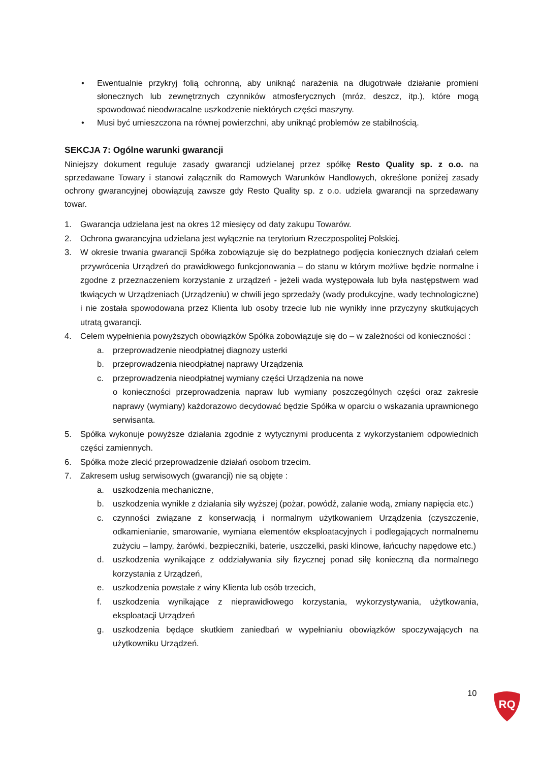• Ewentualnie przykryj folią ochronną, aby uniknąć narażenia na długotrwałe działanie promieni słonecznych lub zewnętrznych czynników atmosferycznych (mróz, deszcz, itp.), które mogą spowodować nieodwracalne uszkodzenie niektórych części maszyny.
• Musi być umieszczona na równej powierzchni, aby uniknąć problemów ze stabilnością.
SEKCJA 7: Ogólne warunki gwarancji
Niniejszy dokument reguluje zasady gwarancji udzielanej przez spółkę Resto Quality sp. z o.o. na sprzedawane Towary i stanowi załącznik do Ramowych Warunków Handlowych, określone poniżej zasady ochrony gwarancyjnej obowiązują zawsze gdy Resto Quality sp. z o.o. udziela gwarancji na sprzedawany towar.
1. Gwarancja udzielana jest na okres 12 miesięcy od daty zakupu Towarów.
2. Ochrona gwarancyjna udzielana jest wyłącznie na terytorium Rzeczpospolitej Polskiej.
3. W okresie trwania gwarancji Spółka zobowiązuje się do bezpłatnego podjęcia koniecznych działań celem przywrócenia Urządzeń do prawidłowego funkcjonowania – do stanu w którym możliwe będzie normalne i zgodne z przeznaczeniem korzystanie z urządzeń - jeżeli wada występowała lub była następstwem wad tkwiących w Urządzeniach (Urządzeniu) w chwili jego sprzedaży (wady produkcyjne, wady technologiczne) i nie została spowodowana przez Klienta lub osoby trzecie lub nie wynikły inne przyczyny skutkujących utratą gwarancji.
4. Celem wypełnienia powyższych obowiązków Spółka zobowiązuje się do – w zależności od konieczności :
a. przeprowadzenie nieodpłatnej diagnozy usterki
b. przeprowadzenia nieodpłatnej naprawy Urządzenia
c. przeprowadzenia nieodpłatnej wymiany części Urządzenia na nowe
o konieczności przeprowadzenia napraw lub wymiany poszczególnych części oraz zakresie naprawy (wymiany) każdorazowo decydować będzie Spółka w oparciu o wskazania uprawnionego serwisanta.
5. Spółka wykonuje powyższe działania zgodnie z wytycznymi producenta z wykorzystaniem odpowiednich części zamiennych.
6. Spółka może zlecić przeprowadzenie działań osobom trzecim.
7. Zakresem usług serwisowych (gwarancji) nie są objęte :
a. uszkodzenia mechaniczne,
b. uszkodzenia wynikłe z działania siły wyższej (pożar, powódź, zalanie wodą, zmiany napięcia etc.)
c. czynności związane z konserwacją i normalnym użytkowaniem Urządzenia (czyszczenie, odkamienianie, smarowanie, wymiana elementów eksploatacyjnych i podlegających normalnemu zużyciu – lampy, żarówki, bezpieczniki, baterie, uszczelki, paski klinowe, łańcuchy napędowe etc.)
d. uszkodzenia wynikające z oddziaływania siły fizycznej ponad siłę konieczną dla normalnego korzystania z Urządzeń,
e. uszkodzenia powstałe z winy Klienta lub osób trzecich,
f. uszkodzenia wynikające z nieprawidłowego korzystania, wykorzystywania, użytkowania, eksploatacji Urządzeń
g. uszkodzenia będące skutkiem zaniedbań w wypełnianiu obowiązków spoczywających na użytkowniku Urządzeń.
10
RQ